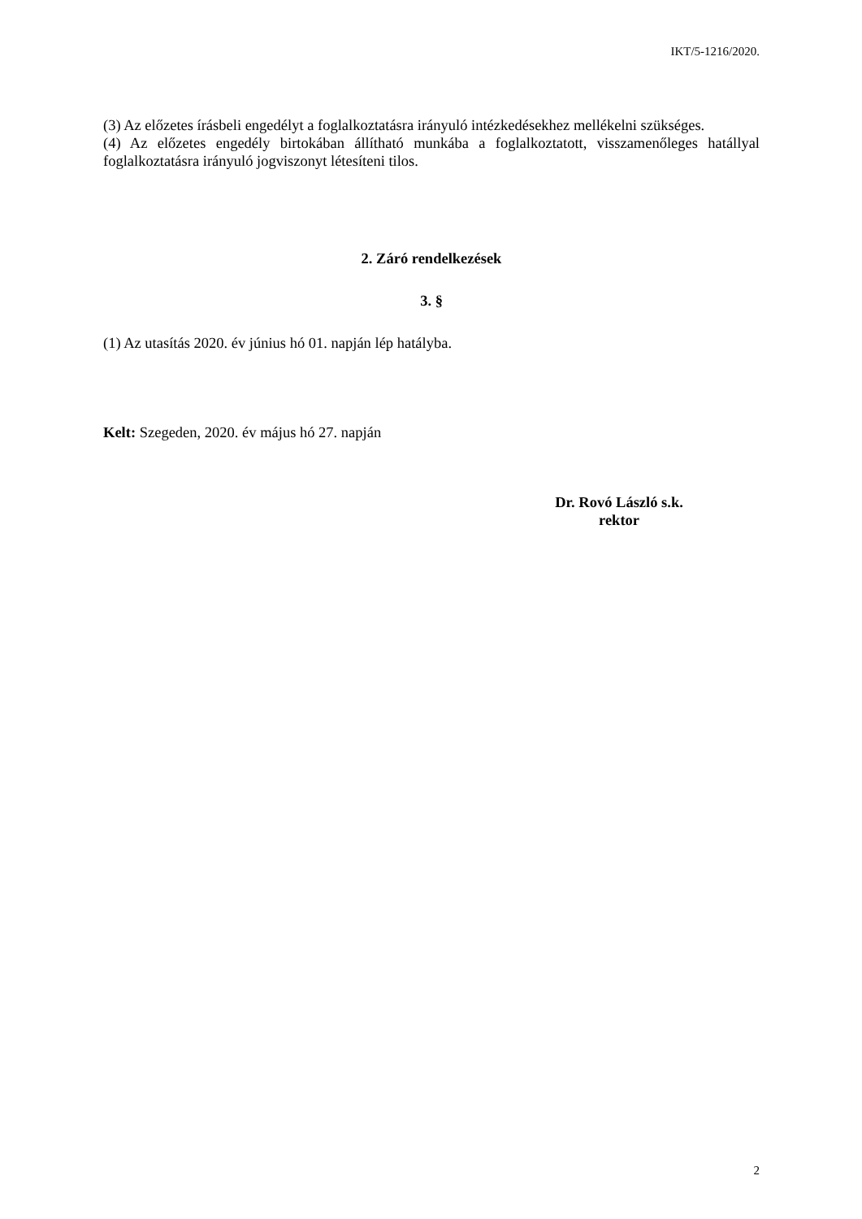IKT/5-1216/2020.
(3) Az előzetes írásbeli engedélyt a foglalkoztatásra irányuló intézkedésekhez mellékelni szükséges.
(4) Az előzetes engedély birtokában állítható munkába a foglalkoztatott, visszamenőleges hatállyal foglalkoztatásra irányuló jogviszonyt létesíteni tilos.
2. Záró rendelkezések
3. §
(1) Az utasítás 2020. év június hó 01. napján lép hatályba.
Kelt: Szegeden, 2020. év május hó 27. napján
Dr. Rovó László s.k.
rektor
2